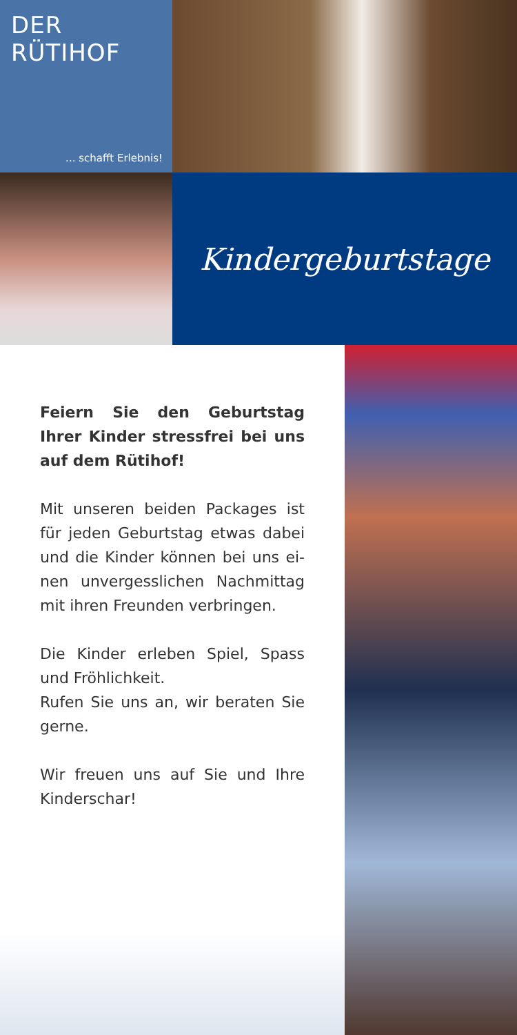DER
RÜTIHOF
... schafft Erlebnis!
Kindergeburtstage
Feiern Sie den Geburtstag Ihrer Kinder stressfrei bei uns auf dem Rütihof!
Mit unseren beiden Packages ist für jeden Geburtstag etwas dabei und die Kinder können bei uns ei-nen unvergesslichen Nachmittag mit ihren Freunden verbringen.
Die Kinder erleben Spiel, Spass und Fröhlichkeit.
Rufen Sie uns an, wir beraten Sie gerne.
Wir freuen uns auf Sie und Ihre Kinderschar!